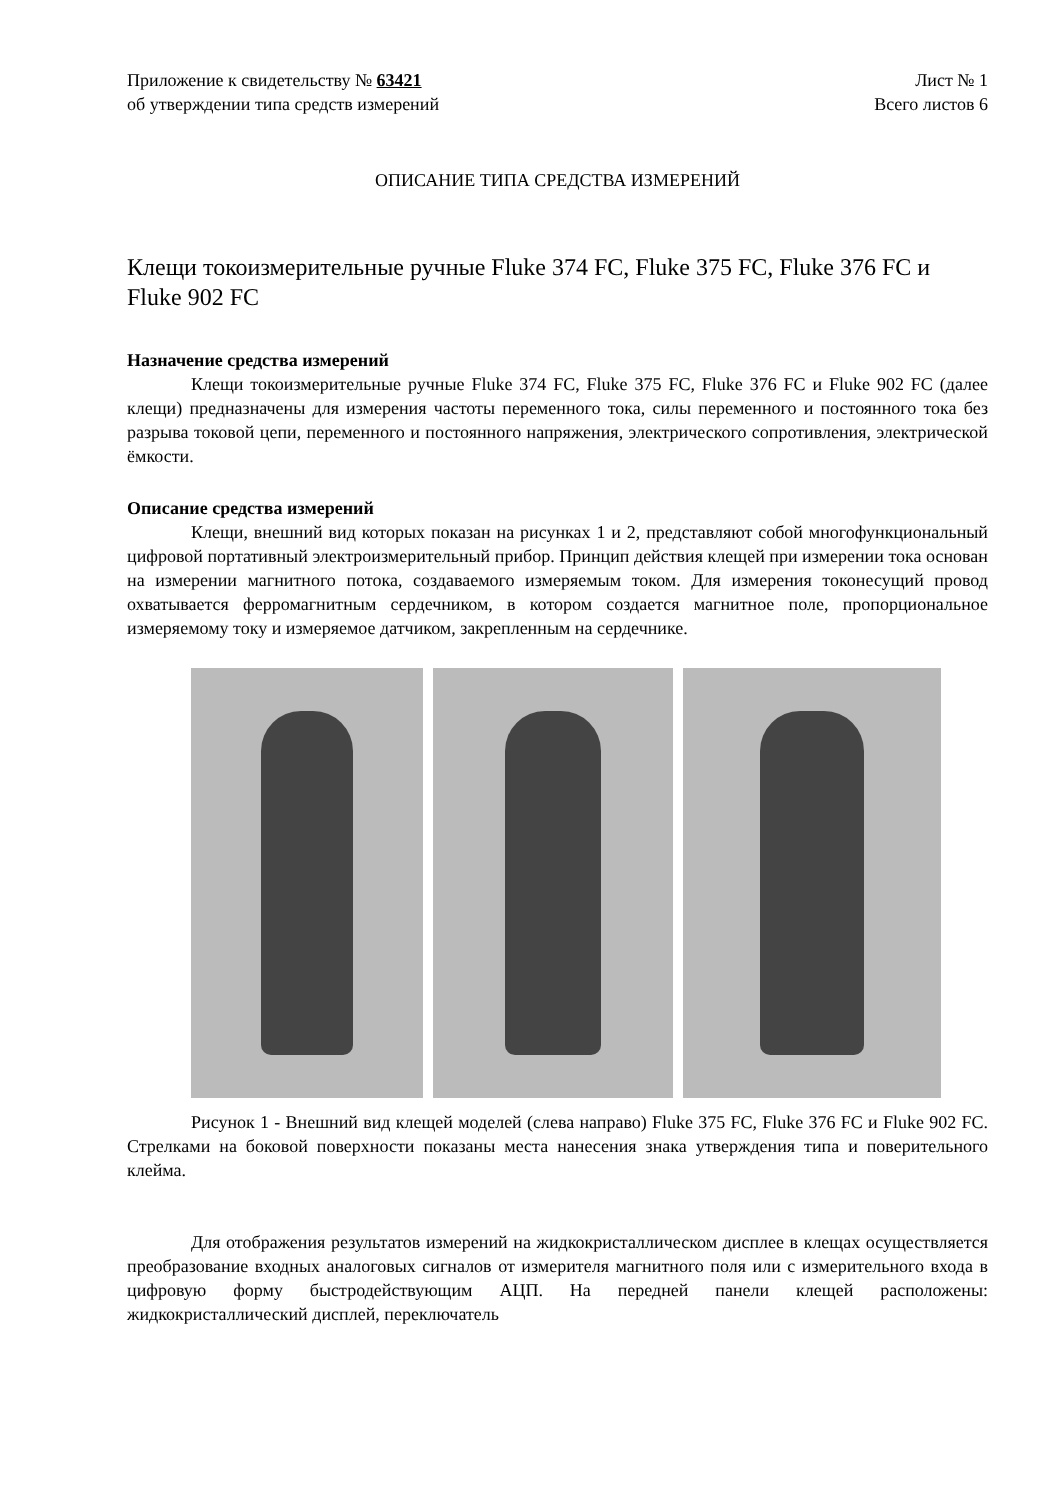Приложение к свидетельству № 63421
об утверждении типа средств измерений
Лист № 1
Всего листов 6
ОПИСАНИЕ ТИПА СРЕДСТВА ИЗМЕРЕНИЙ
Клещи токоизмерительные ручные Fluke 374 FC, Fluke 375 FC, Fluke 376 FC и Fluke 902 FC
Назначение средства измерений
Клещи токоизмерительные ручные Fluke 374 FC, Fluke 375 FC, Fluke 376 FC и Fluke 902 FC (далее клещи) предназначены для измерения частоты переменного тока, силы переменного и постоянного тока без разрыва токовой цепи, переменного и постоянного напряжения, электрического сопротивления, электрической ёмкости.
Описание средства измерений
Клещи, внешний вид которых показан на рисунках 1 и 2, представляют собой многофункциональный цифровой портативный электроизмерительный прибор. Принцип действия клещей при измерении тока основан на измерении магнитного потока, создаваемого измеряемым током. Для измерения токонесущий провод охватывается ферромагнитным сердечником, в котором создается магнитное поле, пропорциональное измеряемому току и измеряемое датчиком, закрепленным на сердечнике.
Рисунок 1 - Внешний вид клещей моделей (слева направо) Fluke 375 FC, Fluke 376 FC и Fluke 902 FC. Стрелками на боковой поверхности показаны места нанесения знака утверждения типа и поверительного клейма.
Для отображения результатов измерений на жидкокристаллическом дисплее в клещах осуществляется преобразование входных аналоговых сигналов от измерителя магнитного поля или с измерительного входа в цифровую форму быстродействующим АЦП. На передней панели клещей расположены: жидкокристаллический дисплей, переключатель